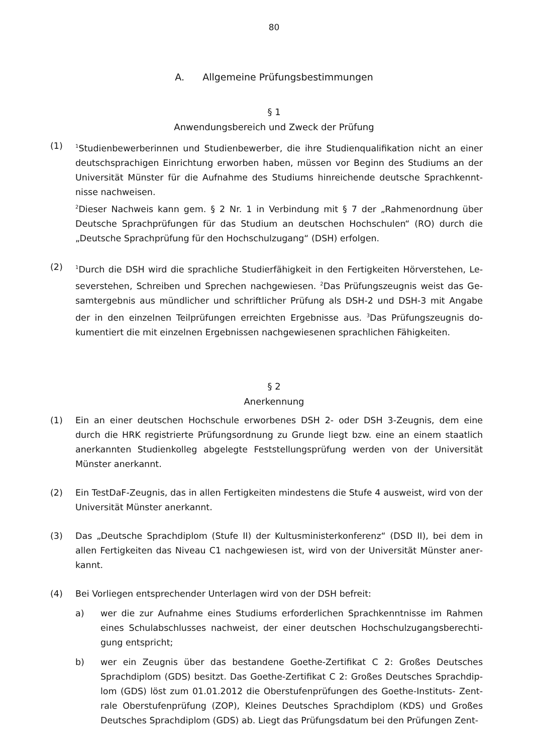80
A. Allgemeine Prüfungsbestimmungen
§ 1
Anwendungsbereich und Zweck der Prüfung
(1)
<sup>1</sup> Studienbewerberinnen und Studienbewerber, die ihre Studienqualifikation nicht an einer deutschsprachigen Einrichtung erworben haben, müssen vor Beginn des Studiums an der Universität Münster für die Aufnahme des Studiums hinreichende deutsche Sprachkennt­nisse nachweisen.
<sup>2</sup> Dieser Nachweis kann gem. § 2 Nr. 1 in Verbindung mit § 7 der „Rahmenordnung über Deutsche Sprachprüfungen für das Studium an deutschen Hochschulen“ (RO) durch die „Deutsche Sprachprüfung für den Hochschulzugang“ (DSH) erfolgen.
(2)
<sup>1</sup> Durch die DSH wird die sprachliche Studierfähigkeit in den Fertigkeiten Hörverstehen, Le­severstehen, Schreiben und Sprechen nachgewiesen. <sup>2</sup>Das Prüfungszeugnis weist das Ge­samtergebnis aus mündlicher und schriftlicher Prüfung als DSH-2 und DSH-3 mit Angabe der in den einzelnen Teilprüfungen erreichten Ergebnisse aus. <sup>3</sup>Das Prüfungszeugnis do­kumentiert die mit einzelnen Ergebnissen nachgewiesenen sprachlichen Fähigkeiten.
§ 2
Anerkennung
(1) Ein an einer deutschen Hochschule erworbenes DSH 2- oder DSH 3-Zeugnis, dem eine durch die HRK registrierte Prüfungsordnung zu Grunde liegt bzw. eine an einem staatlich anerkannten Studienkolleg abgelegte Feststellungsprüfung werden von der Universität Münster anerkannt.
(2) Ein TestDaF-Zeugnis, das in allen Fertigkeiten mindestens die Stufe 4 ausweist, wird von der Universität Münster anerkannt.
(3) Das „Deutsche Sprachdiplom (Stufe II) der Kultusministerkonferenz“ (DSD II), bei dem in allen Fertigkeiten das Niveau C1 nachgewiesen ist, wird von der Universität Münster aner­kannt.
(4) Bei Vorliegen entsprechender Unterlagen wird von der DSH befreit:
a) wer die zur Aufnahme eines Studiums erforderlichen Sprachkenntnisse im Rahmen eines Schulabschlusses nachweist, der einer deutschen Hochschulzugangsberechti­gung entspricht;
b) wer ein Zeugnis über das bestandene Goethe-Zertifikat C 2: Großes Deutsches Sprachdiplom (GDS) besitzt. Das Goethe-Zertifikat C 2: Großes Deutsches Sprachdip­lom (GDS) löst zum 01.01.2012 die Oberstufenprüfungen des Goethe-Instituts- Zent­rale Oberstufenprüfung (ZOP), Kleines Deutsches Sprachdiplom (KDS) und Großes Deutsches Sprachdiplom (GDS) ab. Liegt das Prüfungsdatum bei den Prüfungen Zent-